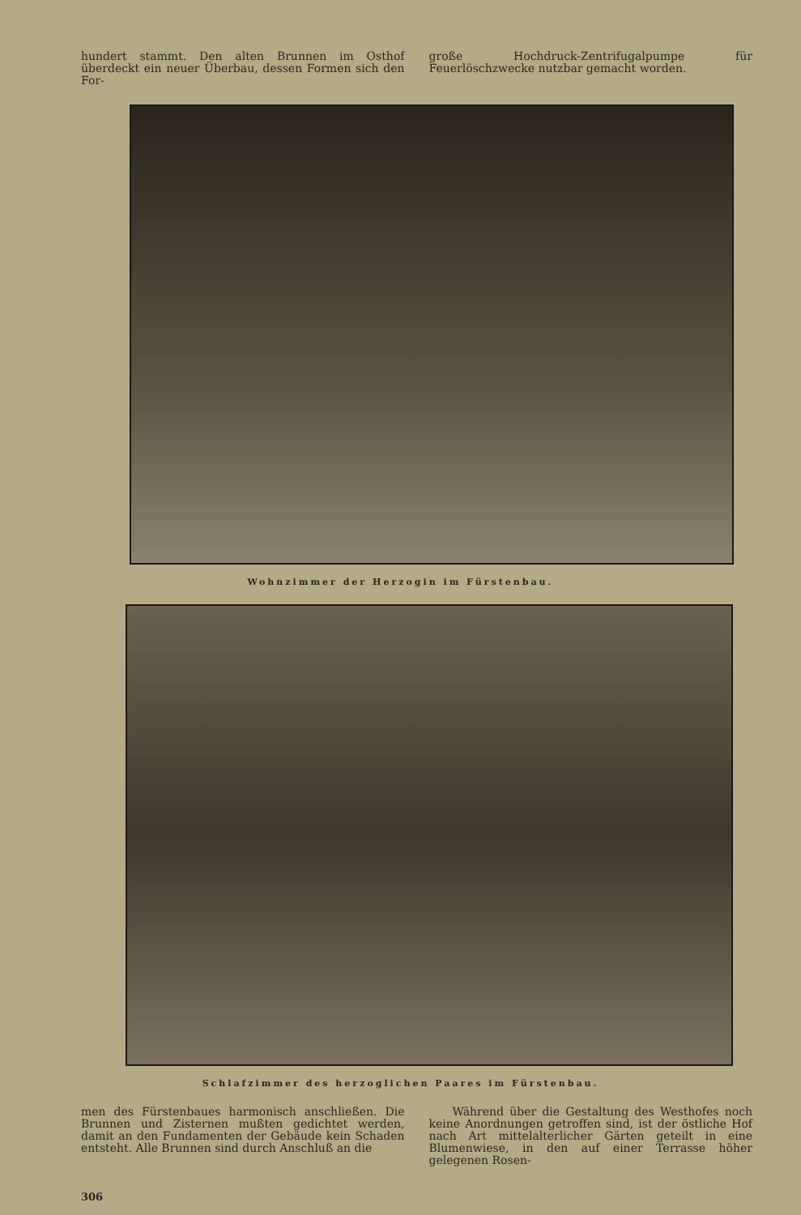hundert stammt. Den alten Brunnen im Osthof überdeckt ein neuer Überbau, dessen Formen sich den For-
große Hochdruck-Zentrifugalpumpe für Feuerlöschzwecke nutzbar gemacht worden.
Wohnzimmer der Herzogin im Fürstenbau.
Schlafzimmer des herzoglichen Paares im Fürstenbau.
men des Fürstenbaues harmonisch anschließen. Die Brunnen und Zisternen mußten gedichtet werden, damit an den Fundamenten der Gebäude kein Schaden entsteht. Alle Brunnen sind durch Anschluß an die
Während über die Gestaltung des Westhofes noch keine Anordnungen getroffen sind, ist der östliche Hof nach Art mittelalterlicher Gärten geteilt in eine Blumenwiese, in den auf einer Terrasse höher gelegenen Rosen-
306